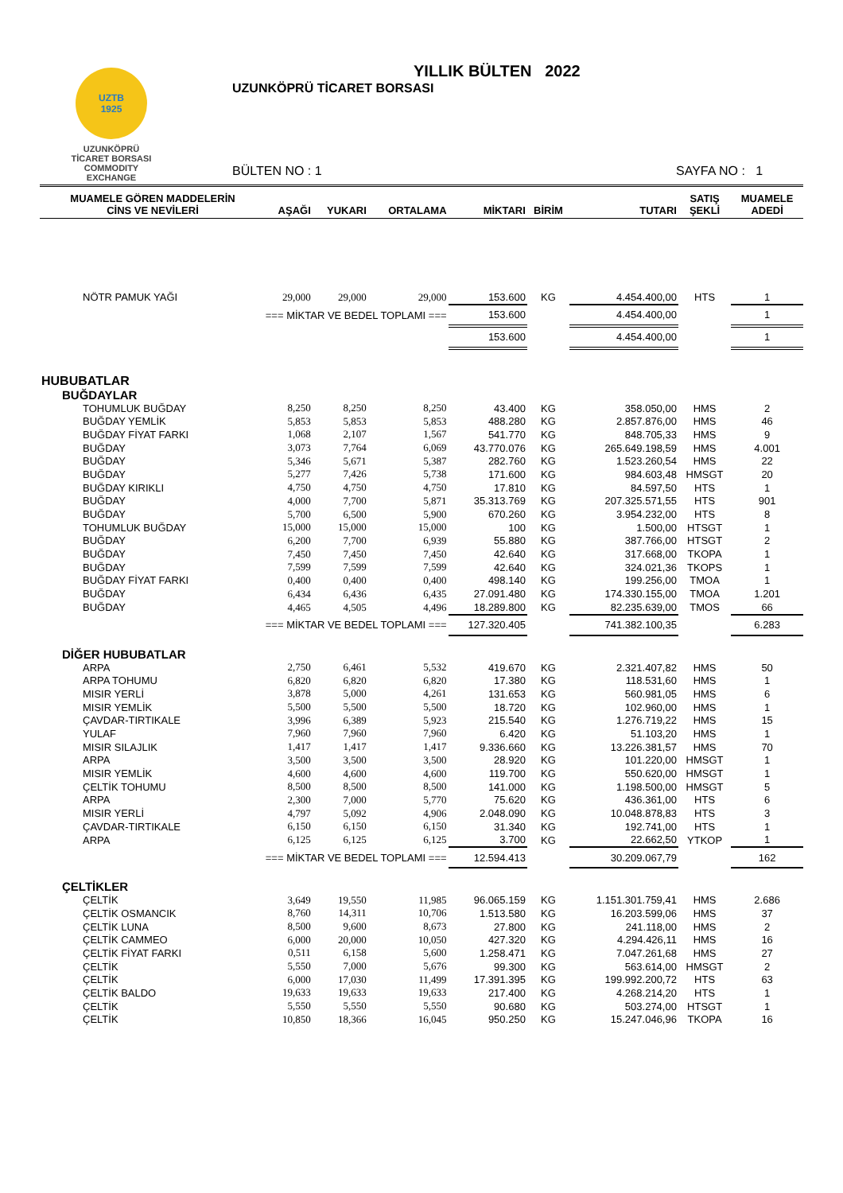UZTB
1925
UZUNKÖPRÜ
TİCARET BORSASI
COMMODITY EXCHANGE
YILLIK BÜLTEN 2022
UZUNKÖPRÜ TİCARET BORSASI
BÜLTEN NO : 1 SAYFA NO : 1
| MUAMELE GÖREN MADDELERİN CİNS VE NEVİLERİ | AŞAĞI | YUKARI | ORTALAMA | MİKTARI | BİRİM | TUTARI | SATIŞ ŞEKLİ | MUAMELE ADEDİ |
| --- | --- | --- | --- | --- | --- | --- | --- | --- |
| NÖTR PAMUK YAĞI | 29,000 | 29,000 | 29,000 | 153.600 | KG | 4.454.400,00 | HTS | 1 |
| === MİKTAR VE BEDEL TOPLAMI === | | | | 153.600 | | 4.454.400,00 | | 1 |
| | | | | 153.600 | | 4.454.400,00 | | 1 |
| HUBUBATLAR | | | | | | | | |
| BUĞDAYLAR | | | | | | | | |
| TOHUMLUK BUĞDAY | 8,250 | 8,250 | 8,250 | 43.400 | KG | 358.050,00 | HMS | 2 |
| BUĞDAY YEMLİK | 5,853 | 5,853 | 5,853 | 488.280 | KG | 2.857.876,00 | HMS | 46 |
| BUĞDAY FİYAT FARKI | 1,068 | 2,107 | 1,567 | 541.770 | KG | 848.705,33 | HMS | 9 |
| BUĞDAY | 3,073 | 7,764 | 6,069 | 43.770.076 | KG | 265.649.198,59 | HMS | 4.001 |
| BUĞDAY | 5,346 | 5,671 | 5,387 | 282.760 | KG | 1.523.260,54 | HMS | 22 |
| BUĞDAY | 5,277 | 7,426 | 5,738 | 171.600 | KG | 984.603,48 | HMSGT | 20 |
| BUĞDAY KIRIKLI | 4,750 | 4,750 | 4,750 | 17.810 | KG | 84.597,50 | HTS | 1 |
| BUĞDAY | 4,000 | 7,700 | 5,871 | 35.313.769 | KG | 207.325.571,55 | HTS | 901 |
| BUĞDAY | 5,700 | 6,500 | 5,900 | 670.260 | KG | 3.954.232,00 | HTS | 8 |
| TOHUMLUK BUĞDAY | 15,000 | 15,000 | 15,000 | 100 | KG | 1.500,00 | HTSGT | 1 |
| BUĞDAY | 6,200 | 7,700 | 6,939 | 55.880 | KG | 387.766,00 | HTSGT | 2 |
| BUĞDAY | 7,450 | 7,450 | 7,450 | 42.640 | KG | 317.668,00 | TKOPA | 1 |
| BUĞDAY | 7,599 | 7,599 | 7,599 | 42.640 | KG | 324.021,36 | TKOPS | 1 |
| BUĞDAY FİYAT FARKI | 0,400 | 0,400 | 0,400 | 498.140 | KG | 199.256,00 | TMOA | 1 |
| BUĞDAY | 6,434 | 6,436 | 6,435 | 27.091.480 | KG | 174.330.155,00 | TMOA | 1.201 |
| BUĞDAY | 4,465 | 4,505 | 4,496 | 18.289.800 | KG | 82.235.639,00 | TMOS | 66 |
| === MİKTAR VE BEDEL TOPLAMI === | | | | 127.320.405 | | 741.382.100,35 | | 6.283 |
| DİĞER HUBUBATLAR | | | | | | | | |
| ARPA | 2,750 | 6,461 | 5,532 | 419.670 | KG | 2.321.407,82 | HMS | 50 |
| ARPA TOHUMU | 6,820 | 6,820 | 6,820 | 17.380 | KG | 118.531,60 | HMS | 1 |
| MISIR YERLİ | 3,878 | 5,000 | 4,261 | 131.653 | KG | 560.981,05 | HMS | 6 |
| MISIR YEMLİK | 5,500 | 5,500 | 5,500 | 18.720 | KG | 102.960,00 | HMS | 1 |
| ÇAVDAR-TIRTIKALE | 3,996 | 6,389 | 5,923 | 215.540 | KG | 1.276.719,22 | HMS | 15 |
| YULAF | 7,960 | 7,960 | 7,960 | 6.420 | KG | 51.103,20 | HMS | 1 |
| MISIR SILAJLIK | 1,417 | 1,417 | 1,417 | 9.336.660 | KG | 13.226.381,57 | HMS | 70 |
| ARPA | 3,500 | 3,500 | 3,500 | 28.920 | KG | 101.220,00 | HMSGT | 1 |
| MISIR YEMLİK | 4,600 | 4,600 | 4,600 | 119.700 | KG | 550.620,00 | HMSGT | 1 |
| ÇELTİK TOHUMU | 8,500 | 8,500 | 8,500 | 141.000 | KG | 1.198.500,00 | HMSGT | 5 |
| ARPA | 2,300 | 7,000 | 5,770 | 75.620 | KG | 436.361,00 | HTS | 6 |
| MISIR YERLİ | 4,797 | 5,092 | 4,906 | 2.048.090 | KG | 10.048.878,83 | HTS | 3 |
| ÇAVDAR-TIRTIKALE | 6,150 | 6,150 | 6,150 | 31.340 | KG | 192.741,00 | HTS | 1 |
| ARPA | 6,125 | 6,125 | 6,125 | 3.700 | KG | 22.662,50 | YTKOP | 1 |
| === MİKTAR VE BEDEL TOPLAMI === | | | | 12.594.413 | | 30.209.067,79 | | 162 |
| ÇELTİKLER | | | | | | | | |
| ÇELTİK | 3,649 | 19,550 | 11,985 | 96.065.159 | KG | 1.151.301.759,41 | HMS | 2.686 |
| ÇELTİK OSMANCIK | 8,760 | 14,311 | 10,706 | 1.513.580 | KG | 16.203.599,06 | HMS | 37 |
| ÇELTİK LUNA | 8,500 | 9,600 | 8,673 | 27.800 | KG | 241.118,00 | HMS | 2 |
| ÇELTİK CAMMEO | 6,000 | 20,000 | 10,050 | 427.320 | KG | 4.294.426,11 | HMS | 16 |
| ÇELTİK FİYAT FARKI | 0,511 | 6,158 | 5,600 | 1.258.471 | KG | 7.047.261,68 | HMS | 27 |
| ÇELTİK | 5,550 | 7,000 | 5,676 | 99.300 | KG | 563.614,00 | HMSGT | 2 |
| ÇELTİK | 6,000 | 17,030 | 11,499 | 17.391.395 | KG | 199.992.200,72 | HTS | 63 |
| ÇELTİK BALDO | 19,633 | 19,633 | 19,633 | 217.400 | KG | 4.268.214,20 | HTS | 1 |
| ÇELTİK | 5,550 | 5,550 | 5,550 | 90.680 | KG | 503.274,00 | HTSGT | 1 |
| ÇELTİK | 10,850 | 18,366 | 16,045 | 950.250 | KG | 15.247.046,96 | TKOPA | 16 |